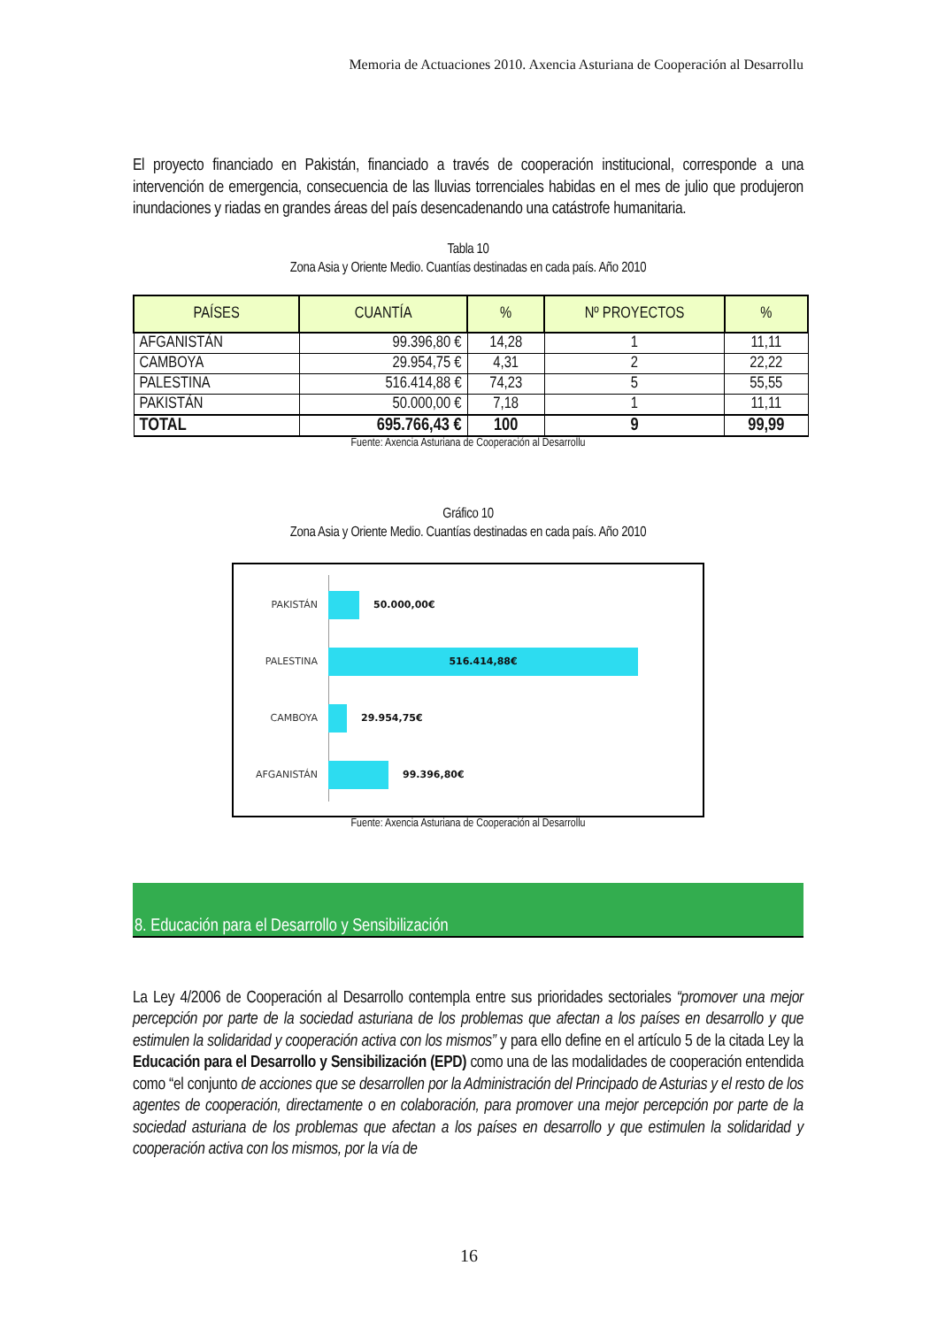Memoria de Actuaciones 2010. Axencia Asturiana de Cooperación al Desarrollu
El proyecto financiado en Pakistán, financiado a través de cooperación institucional, corresponde a una intervención de emergencia, consecuencia de las lluvias torrenciales habidas en el mes de julio que produjeron inundaciones y riadas en grandes áreas del país desencadenando una catástrofe humanitaria.
Tabla 10
Zona Asia y Oriente Medio. Cuantías destinadas en cada país. Año 2010
| PAÍSES | CUANTÍA | % | Nº PROYECTOS | % |
| --- | --- | --- | --- | --- |
| AFGANISTÁN | 99.396,80 € | 14,28 | 1 | 11,11 |
| CAMBOYA | 29.954,75 € | 4,31 | 2 | 22,22 |
| PALESTINA | 516.414,88 € | 74,23 | 5 | 55,55 |
| PAKISTÁN | 50.000,00 € | 7,18 | 1 | 11,11 |
| TOTAL | 695.766,43 € | 100 | 9 | 99,99 |
Fuente: Axencia Asturiana de Cooperación al Desarrollu
Gráfico 10
Zona Asia y Oriente Medio. Cuantías destinadas en cada país. Año 2010
PAKISTÁN 50.000,00€
PALESTINA 516.414,88€
CAMBOYA 29.954,75€
AFGANISTÁN 99.396,80€
Fuente: Axencia Asturiana de Cooperación al Desarrollu
8. Educación para el Desarrollo y Sensibilización
La Ley 4/2006 de Cooperación al Desarrollo contempla entre sus prioridades sectoriales “promover una mejor percepción por parte de la sociedad asturiana de los problemas que afectan a los países en desarrollo y que estimulen la solidaridad y cooperación activa con los mismos” y para ello define en el artículo 5 de la citada Ley la Educación para el Desarrollo y Sensibilización (EPD) como una de las modalidades de cooperación entendida como “el conjunto de acciones que se desarrollen por la Administración del Principado de Asturias y el resto de los agentes de cooperación, directamente o en colaboración, para promover una mejor percepción por parte de la sociedad asturiana de los problemas que afectan a los países en desarrollo y que estimulen la solidaridad y cooperación activa con los mismos, por la vía de
16